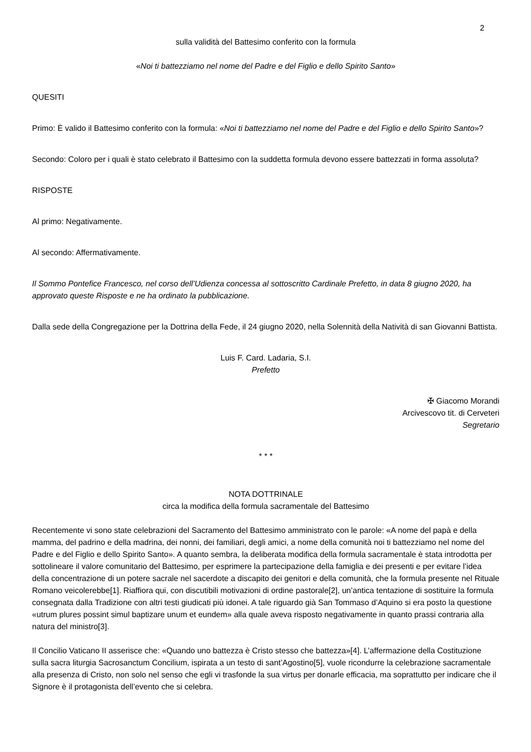2
sulla validità del Battesimo conferito con la formula
«Noi ti battezziamo nel nome del Padre e del Figlio e dello Spirito Santo»
QUESITI
Primo: È valido il Battesimo conferito con la formula: «Noi ti battezziamo nel nome del Padre e del Figlio e dello Spirito Santo»?
Secondo: Coloro per i quali è stato celebrato il Battesimo con la suddetta formula devono essere battezzati in forma assoluta?
RISPOSTE
Al primo: Negativamente.
Al secondo: Affermativamente.
Il Sommo Pontefice Francesco, nel corso dell’Udienza concessa al sottoscritto Cardinale Prefetto, in data 8 giugno 2020, ha approvato queste Risposte e ne ha ordinato la pubblicazione.
Dalla sede della Congregazione per la Dottrina della Fede, il 24 giugno 2020, nella Solennità della Natività di san Giovanni Battista.
Luis F. Card. Ladaria, S.I.
Prefetto
✠ Giacomo Morandi
Arcivescovo tit. di Cerveteri
Segretario
* * *
NOTA DOTTRINALE
circa la modifica della formula sacramentale del Battesimo
Recentemente vi sono state celebrazioni del Sacramento del Battesimo amministrato con le parole: «A nome del papà e della mamma, del padrino e della madrina, dei nonni, dei familiari, degli amici, a nome della comunità noi ti battezziamo nel nome del Padre e del Figlio e dello Spirito Santo». A quanto sembra, la deliberata modifica della formula sacramentale è stata introdotta per sottolineare il valore comunitario del Battesimo, per esprimere la partecipazione della famiglia e dei presenti e per evitare l’idea della concentrazione di un potere sacrale nel sacerdote a discapito dei genitori e della comunità, che la formula presente nel Rituale Romano veicolerebbe[1]. Riaffiora qui, con discutibili motivazioni di ordine pastorale[2], un’antica tentazione di sostituire la formula consegnata dalla Tradizione con altri testi giudicati più idonei. A tale riguardo già San Tommaso d’Aquino si era posto la questione «utrum plures possint simul baptizare unum et eundem» alla quale aveva risposto negativamente in quanto prassi contraria alla natura del ministro[3].
Il Concilio Vaticano II asserisce che: «Quando uno battezza è Cristo stesso che battezza»[4]. L’affermazione della Costituzione sulla sacra liturgia Sacrosanctum Concilium, ispirata a un testo di sant’Agostino[5], vuole ricondurre la celebrazione sacramentale alla presenza di Cristo, non solo nel senso che egli vi trasfonde la sua virtus per donarle efficacia, ma soprattutto per indicare che il Signore è il protagonista dell’evento che si celebra.